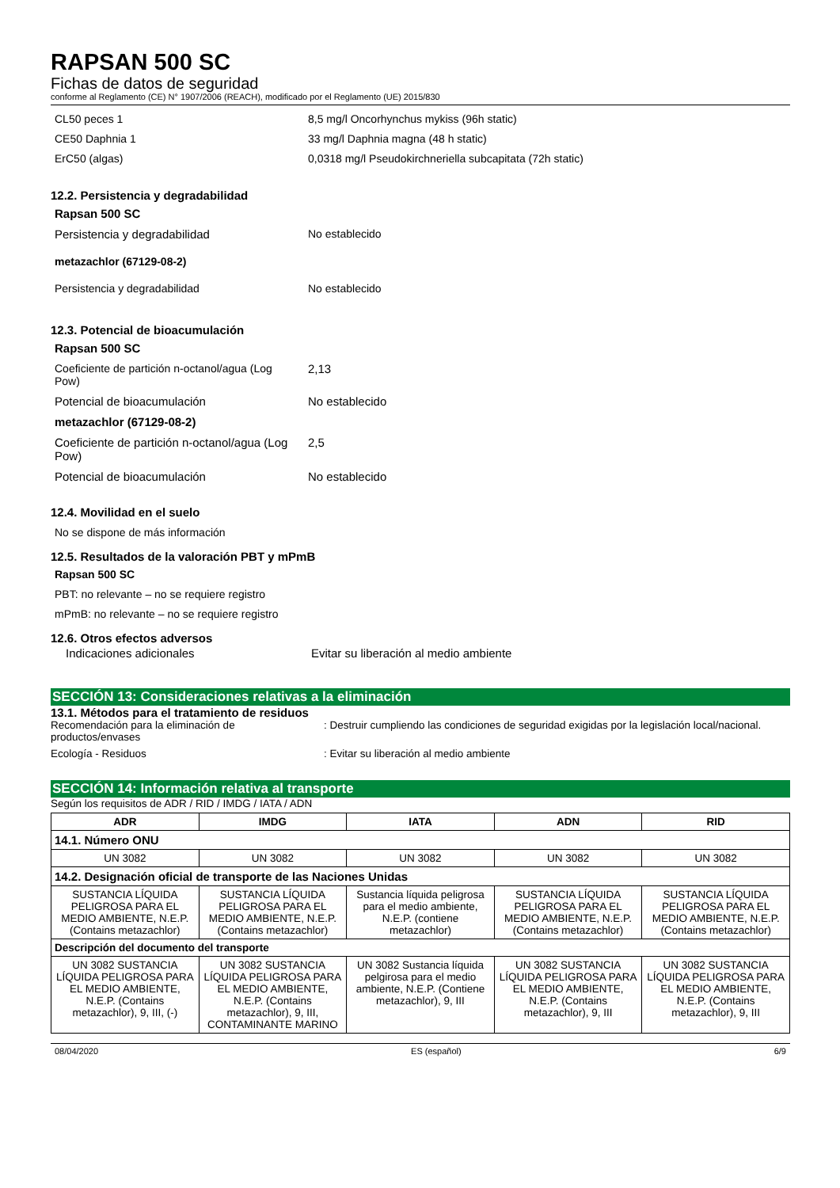RAPSAN 500 SC
Fichas de datos de seguridad
conforme al Reglamento (CE) N° 1907/2006 (REACH), modificado por el Reglamento (UE) 2015/830
CL50 peces 1 8,5 mg/l Oncorhynchus mykiss (96h static)
CE50 Daphnia 1 33 mg/l Daphnia magna (48 h static)
ErC50 (algas) 0,0318 mg/l Pseudokirchneriella subcapitata (72h static)
12.2. Persistencia y degradabilidad
Rapsan 500 SC
Persistencia y degradabilidad No establecido
metazachlor (67129-08-2)
Persistencia y degradabilidad No establecido
12.3. Potencial de bioacumulación
Rapsan 500 SC
Coeficiente de partición n-octanol/agua (Log Pow)
2,13
Potencial de bioacumulación No establecido
metazachlor (67129-08-2)
Coeficiente de partición n-octanol/agua (Log Pow)
2,5
Potencial de bioacumulación No establecido
12.4. Movilidad en el suelo
No se dispone de más información
12.5. Resultados de la valoración PBT y mPmB
Rapsan 500 SC
PBT: no relevante – no se requiere registro
mPmB: no relevante – no se requiere registro
12.6. Otros efectos adversos
Indicaciones adicionales Evitar su liberación al medio ambiente
SECCIÓN 13: Consideraciones relativas a la eliminación
13.1. Métodos para el tratamiento de residuos
Recomendación para la eliminación de productos/envases
: Destruir cumpliendo las condiciones de seguridad exigidas por la legislación local/nacional.
Ecología - Residuos : Evitar su liberación al medio ambiente
SECCIÓN 14: Información relativa al transporte
Según los requisitos de ADR / RID / IMDG / IATA / ADN
| ADR | IMDG | IATA | ADN | RID |
| --- | --- | --- | --- | --- |
| 14.1. Número ONU | | | | |
| UN 3082 | UN 3082 | UN 3082 | UN 3082 | UN 3082 |
| 14.2. Designación oficial de transporte de las Naciones Unidas | | | | |
| SUSTANCIA LÍQUIDA PELIGROSA PARA EL MEDIO AMBIENTE, N.E.P. (Contains metazachlor) | SUSTANCIA LÍQUIDA PELIGROSA PARA EL MEDIO AMBIENTE, N.E.P. (Contains metazachlor) | Sustancia líquida peligrosa para el medio ambiente, N.E.P. (contiene metazachlor) | SUSTANCIA LÍQUIDA PELIGROSA PARA EL MEDIO AMBIENTE, N.E.P. (Contains metazachlor) | SUSTANCIA LÍQUIDA PELIGROSA PARA EL MEDIO AMBIENTE, N.E.P. (Contains metazachlor) |
| Descripción del documento del transporte | | | | |
| UN 3082 SUSTANCIA LÍQUIDA PELIGROSA PARA EL MEDIO AMBIENTE, N.E.P. (Contains metazachlor), 9, III, (-) | UN 3082 SUSTANCIA LÍQUIDA PELIGROSA PARA EL MEDIO AMBIENTE, N.E.P. (Contains metazachlor), 9, III, CONTAMINANTE MARINO | UN 3082 Sustancia líquida pelgirosa para el medio ambiente, N.E.P. (Contiene metazachlor), 9, III | UN 3082 SUSTANCIA LÍQUIDA PELIGROSA PARA EL MEDIO AMBIENTE, N.E.P. (Contains metazachlor), 9, III | UN 3082 SUSTANCIA LÍQUIDA PELIGROSA PARA EL MEDIO AMBIENTE, N.E.P. (Contains metazachlor), 9, III |
08/04/2020 ES (español) 6/9